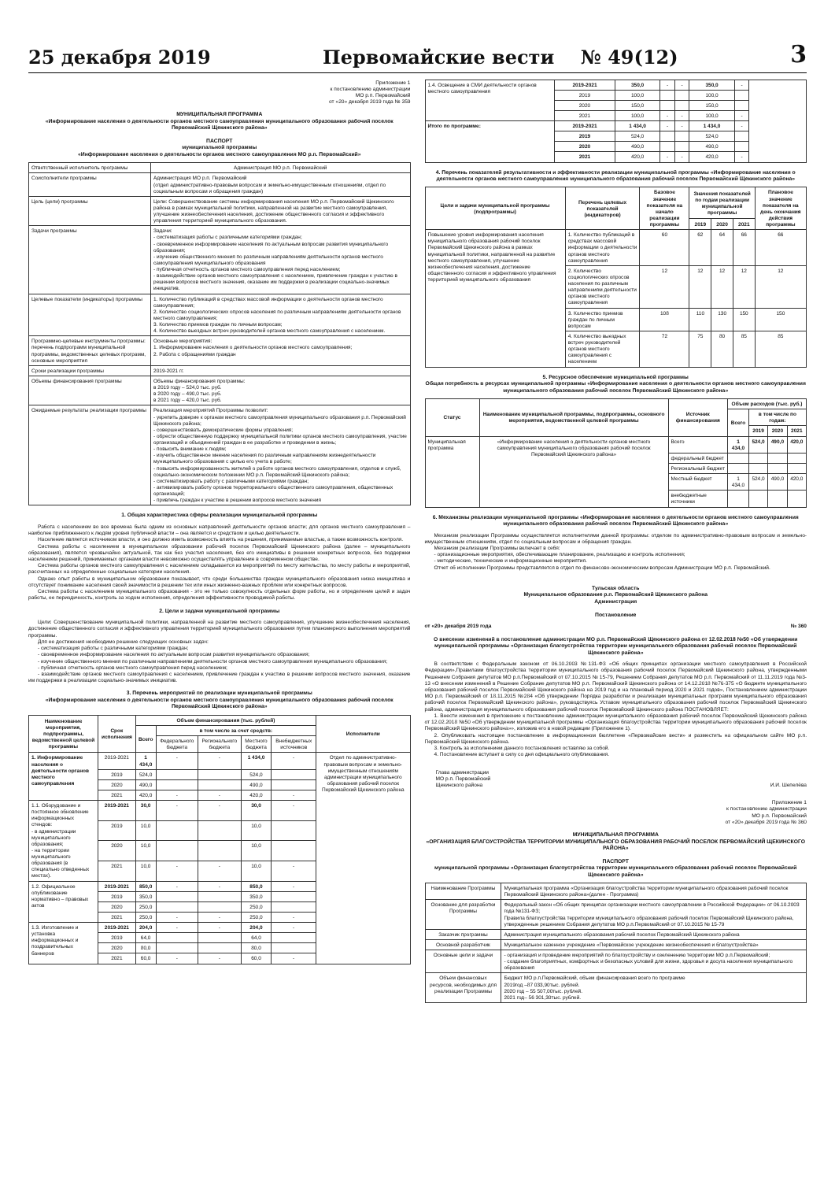25 декабря 2019 Первомайские вести № 49(12) 3
Приложение 1
к постановлению администрации
МО р.п. Первомайский
от «20» декабря 2019 года № 359
МУНИЦИПАЛЬНАЯ ПРОГРАММА
«Информирование населения о деятельности органов местного самоуправления муниципального образования рабочий поселок Первомайский Щекинского района»
ПАСПОРТ
муниципальной программы
«Информирование населения о деятельности органов местного самоуправления МО р.п. Первомайский»
| Ответственный исполнитель программы | Администрация МО р.п. Первомайский |
| Соисполнители программы | Администрация МО р.п. Первомайский (отдел административно-правовым вопросам и земельно-имущественным отношениям, отдел по социальным вопросам и обращения граждан) |
| Цель (цели) программы | Цели: Совершенствование системы информирования населения МО р.п. Первомайский Щекинского района в рамках муниципальной политики, направленной на развитие местного самоуправления, улучшение жизнеобеспечения населения, достижение общественного согласия и эффективного управления территорией муниципального образования. |
| Задачи программы | Задачи: - систематизация работы с различными категориями граждан; - своевременное информирование населения по актуальным вопросам развития муниципального образования; - изучение общественного мнения по различным направлениям деятельности органов местного самоуправления муниципального образования - публичная отчетность органов местного самоуправления перед населением; - взаимодействие органов местного самоуправления с населением, привлечение граждан к участию в решении вопросов местного значения, оказание им поддержки в реализации социально-значимых инициатив. |
| Целевые показатели (индикаторы) программы | 1. Количество публикаций в средствах массовой информации о деятельности органов местного самоуправления; 2. Количество социологических опросов населения по различным направлениям деятельности органов местного самоуправления; 3. Количество приемов граждан по личным вопросам; 4. Количество выездных встреч руководителей органов местного самоуправления с населением. |
| Программно-целевые инструменты программы: перечень подпрограмм муниципальной программы, ведомственных целевых программ, основные мероприятия | Основные мероприятия: 1. Информирование населения о деятельности органов местного самоуправления; 2. Работа с обращениями граждан |
| Сроки реализации программы | 2019-2021 гг. |
| Объемы финансирования программы | Объемы финансирования программы: в 2019 году – 524,0 тыс. руб. в 2020 году – 490,0 тыс. руб. в 2021 году – 420,0 тыс. руб. |
| Ожидаемые результаты реализации программы | Реализация мероприятий Программы позволит: - укрепить доверие к органам местного самоуправления муниципального образования р.п. Первомайский Щекинского района; - совершенствовать демократические формы управления; - обрести общественную поддержку муниципальной политики органов местного самоуправления, участие организаций и объединений граждан в ее разработке и проведении в жизнь; - повысить внимание к людям; - изучить общественное мнение населения по различным направлениям жизнедеятельности муниципального образования с целью его учета в работе; - повысить информированность жителей о работе органов местного самоуправления, отделов и служб, социально-экономическом положении МО р.п. Первомайский Щекинского района; - систематизировать работу с различными категориями граждан; - активизировать работу органов территориального общественного самоуправления, общественных организаций; - привлечь граждан к участию в решении вопросов местного значения |
1. Общая характеристика сферы реализации муниципальной программы
Работа с населением во все времена была одним из основных направлений деятельности органов власти; для органов местного самоуправления – наиболее приближенного к людям уровня публичной власти – она является и средством и целью деятельности.
Население является источником власти, и оно должно иметь возможность влиять на решения, принимаемые властью, а также возможность контроля.
Система работы с населением в муниципальном образовании рабочий поселок Первомайский Щекинского района (далее – муниципального образования), является чрезвычайно актуальной, так как без участия населения, без его инициативы в решении конкретных вопросов, без поддержки населением решений, принимаемых органами власти невозможно осуществлять управление в современном обществе.
Система работы органов местного самоуправления с населением складывается из мероприятий по месту жительства, по месту работы и мероприятий, рассчитанных на определенные социальные категории населения.
Однако опыт работы в муниципальном образовании показывает, что среди большинства граждан муниципального образования низка инициатива и отсутствует понимание населения своей значимости в решении тех или иных жизненно-важных проблем или конкретных вопросов.
Система работы с населением муниципального образования - это не только совокупность отдельных форм работы, но и определение целей и задач работы, ее периодичность, контроль за ходом исполнения, определения эффективности проводимой работы.
2. Цели и задачи муниципальной программы
Цели: Совершенствование муниципальной политики, направленной на развитие местного самоуправления, улучшение жизнеобеспечения населения, достижение общественного согласия и эффективного управления территорией муниципального образования путем планомерного выполнения мероприятий программы.
Для ее достижения необходимо решение следующих основных задач:
- систематизация работы с различными категориями граждан;
- своевременное информирование населения по актуальным вопросам развития муниципального образования;
- изучение общественного мнения по различным направлениям деятельности органов местного самоуправления муниципального образования;
- публичная отчетность органов местного самоуправления перед населением;
- взаимодействие органов местного самоуправления с населением, привлечение граждан к участию в решении вопросов местного значения, оказание им поддержки в реализации социально-значимых инициатив.
3. Перечень мероприятий по реализации муниципальной программы
«Информирование населения о деятельности органов местного самоуправления муниципального образования рабочий поселок Первомайский Щекинского района»
| Наименование мероприятия, подпрограммы, ведомственной целевой программы | Срок исполнения | Объем финансирования (тыс. рублей) | | | | | Исполнители |
| --- | --- | --- | --- | --- | --- | --- | --- |
| | | Всего | в том числе за счет средств: | | | | |
| | | | Федерального бюджета | Регионального бюджета | Местного бюджета | Внебюджетных источников | |
| 1. Информирование населения о деятельности органов местного самоуправления | 2019-2021 | 1 434,0 | - | - | 1 434,0 | - | Отдел по административно-правовым вопросам и земельно-имущественным отношениям администрации муниципального образования рабочий поселок Первомайский Щекинского района |
| | 2019 | 524,0 | | | 524,0 | | |
| | 2020 | 490,0 | | | 490,0 | | |
| | 2021 | 420,0 | - | - | 420,0 | - | |
| 1.1. Оборудование и постоянное обновление информационных стендов: - в администрации муниципального образования; - на территории муниципального образования (в специально отведенных местах). | 2019-2021 | 30,0 | - | - | 30,0 | - | |
| | 2019 | 10,0 | | | 10,0 | | |
| | 2020 | 10,0 | | | 10,0 | | |
| | 2021 | 10,0 | - | - | 10,0 | - | |
| 1.2. Официальное опубликование нормативно – правовых актов | 2019-2021 | 850,0 | - | - | 850,0 | - | |
| | 2019 | 350,0 | | | 350,0 | | |
| | 2020 | 250,0 | | | 250,0 | | |
| | 2021 | 250,0 | - | - | 250,0 | - | |
| 1.3. Изготовление и установка информационных и поздравительных баннеров | 2019-2021 | 204,0 | - | - | 204,0 | - | |
| | 2019 | 64,0 | | | 64,0 | | |
| | 2020 | 80,0 | | | 80,0 | | |
| | 2021 | 60,0 | - | - | 60,0 | - | |
| 1.4. Освещение в СМИ деятельности органов местного самоуправления | 2019-2021 | 350,0 | - | - | 350,0 | - | |
| | 2019 | 100,0 | | | 100,0 | | |
| | 2020 | 150,0 | | | 150,0 | | |
| | 2021 | 100,0 | - | - | 100,0 | - | |
| Итого по программе: | 2019-2021 | 1 434,0 | - | - | 1 434,0 | - | |
| | 2019 | 524,0 | | | 524,0 | | |
| | 2020 | 490,0 | | | 490,0 | | |
| | 2021 | 420,0 | - | - | 420,0 | - | |
4. Перечень показателей результативности и эффективности реализации муниципальной программы «Информирование населения о деятельности органов местного самоуправления муниципального образования рабочий поселок Первомайский Щекинского района»
| Цели и задачи муниципальной программы (подпрограммы) | Перечень целевых показателей (индикаторов) | Базовое значение показателя на начало реализации программы | Значения показателей по годам реализации муниципальной программы | | | Плановое значение показателя на день окончания действия программы |
| --- | --- | --- | --- | --- | --- | --- |
| | | | 2019 | 2020 | 2021 | |
| Повышение уровня информирования населения муниципального образования рабочий поселок Первомайский Щекинского района в рамках муниципальной политики, направленной на развитие местного самоуправления, улучшение жизнеобеспечения населения, достижение общественного согласия и эффективного управления территорией муниципального образования | 1. Количество публикаций в средствах массовой информации о деятельности органов местного самоуправления | 60 | 62 | 64 | 66 | 66 |
| | 2. Количество социологических опросов населения по различным направлениям деятельности органов местного самоуправления | 12 | 12 | 12 | 12 | 12 |
| | 3. Количество приемов граждан по личным вопросам | 108 | 110 | 130 | 150 | 150 |
| | 4. Количество выездных встреч руководителей органов местного самоуправления с населением | 72 | 75 | 80 | 85 | 85 |
5. Ресурсное обеспечение муниципальной программы
Общая потребность в ресурсах муниципальной программы «Информирование населения о деятельности органов местного самоуправления муниципального образования рабочий поселок Первомайский Щекинского района»
| Статус | Наименование муниципальной программы, подпрограммы, основного мероприятия, ведомственной целевой программы | Источник финансирования | Объем расходов (тыс. руб.) | | | |
| --- | --- | --- | --- | --- | --- | --- |
| | | | Всего | в том числе по годам: | | |
| | | | | 2019 | 2020 | 2021 |
| Муниципальная программа | «Информирование населения о деятельности органов местного самоуправления муниципального образования рабочий поселок Первомайский Щекинского района» | Всего | 1 434,0 | 524,0 | 490,0 | 420,0 |
| | | федеральный бюджет | | | | |
| | | Региональный бюджет | | | | |
| | | Местный бюджет | 1 434,0 | 524,0 | 490,0 | 420,0 |
| | | внебюджетные источники | | | | |
6. Механизмы реализации муниципальной программы «Информирование населения о деятельности органов местного самоуправления муниципального образования рабочий поселок Первомайский Щекинского района»
Механизм реализации Программы осуществляется исполнителями данной программы: отделом по административно-правовым вопросам и земельно-имущественным отношениям, отдел по социальным вопросам и обращения граждан.
Механизм реализации Программы включает в себя:
- организационные мероприятия, обеспечивающие планирование, реализацию и контроль исполнения;
- методические, технические и информационные мероприятия.
Отчет об исполнении Программы представляется в отдел по финансово-экономическим вопросам Администрации МО р.п. Первомайский.
Тульская область
Муниципальное образование р.п. Первомайский Щекинского района
Администрация
Постановление
от «20» декабря 2019 года № 360
О внесении изменений в постановление администрации МО р.п. Первомайский Щекинского района от 12.02.2018 №50 «Об утверждении муниципальной программы «Организация благоустройства территории муниципального образования рабочий поселок Первомайский Щекинского района»
В соответствии с Федеральным законом от 06.10.2003 №131-ФЗ «Об общих принципах организации местного самоуправления в Российской Федерации»,Правилами благоустройства территории муниципального образования рабочий поселок Первомайский Щекинского района, утвержденными Решением Собрания депутатов МО р.п.Первомайский от 07.10.2015 № 15-79, Решением Собрания депутатов МО р.п. Первомайский от 11.11.2019 года №3-13 «О внесении изменений в Решение Собрание депутатов МО р.п. Первомайский Щекинского района от 14.12.2018 №76-375 «О бюджете муниципального образования рабочий поселок Первомайский Щекинского района на 2019 год и на плановый период 2020 и 2021 годов», Постановлением администрации МО р.п. Первомайский от 18.11.2015 №284 «Об утверждении Порядка разработки и реализации муниципальных программ муниципального образования рабочий поселок Первомайский Щекинского района», руководствуясь Уставом муниципального образования рабочий поселок Первомайский Щекинского района, администрация муниципального образования рабочий поселок Первомайский Щекинского района ПОСТАНОВЛЯЕТ:
1. Внести изменения в приложение к постановлению администрации муниципального образования рабочий поселок Первомайский Щекинского района от 12.02.2018 №50 «Об утверждении муниципальной программы «Организация благоустройства территории муниципального образования рабочий поселок Первомайский Щекинского района»», изложив его в новой редакции (Приложение 1).
2. Опубликовать настоящее постановление в информационном бюллетене «Первомайские вести» и разместить на официальном сайте МО р.п. Первомайский Щекинского района.
3. Контроль за исполнением данного постановления оставляю за собой.
4. Постановление вступает в силу со дня официального опубликования.
Глава администрации
МО р.п. Первомайский
Щекинского района И.И. Шепелёва
Приложение 1
к постановлению администрации
МО р.п. Первомайский
от «20» декабря 2019 года № 360
МУНИЦИПАЛЬНАЯ ПРОГРАММА
«ОРГАНИЗАЦИЯ БЛАГОУСТРОЙСТВА ТЕРРИТОРИИ МУНИЦИПАЛЬНОГО ОБРАЗОВАНИЯ РАБОЧИЙ ПОСЕЛОК ПЕРВОМАЙСКИЙ ЩЕКИНСКОГО РАЙОНА»
ПАСПОРТ
муниципальной программы «Организация благоустройства территории муниципального образования рабочий поселок Первомайский Щекинского района»
| Наименование Программы | Муниципальная программа «Организация благоустройства территории муниципального образования рабочий поселок Первомайский Щекинского района»(далее - Программа) |
| Основание для разработки Программы | Федеральный закон «Об общих принципах организации местного самоуправлении в Российской Федерации» от 06.10.2003 года №131-ФЗ; Правила благоустройства территории муниципального образования рабочий поселок Первомайский Щекинского района, утвержденные решением Собрания депутатов МО р.п.Первомайский от 07.10.2015 № 15-79 |
| Заказчик программы | Администрация муниципального образования рабочий поселок Первомайский Щекинского района |
| Основной разработчик | Муниципальное казенное учреждение «Первомайское учреждение жизнеобеспечения и благоустройства» |
| Основные цели и задачи | - организация и проведение мероприятий по благоустройству и озеленению территории МО р.п.Первомайский; - создание благоприятных, комфортных и безопасных условий для жизни, здоровья и досуга населения муниципального образования |
| Объем финансовых ресурсов, необходимых для реализации Программы | Бюджет МО р.п.Первомайский, объем финансирования всего по программе 2019год –87 033,90тыс. рублей. 2020 год – 55 507,00тыс. рублей. 2021 год– 56 301,30тыс. рублей. |